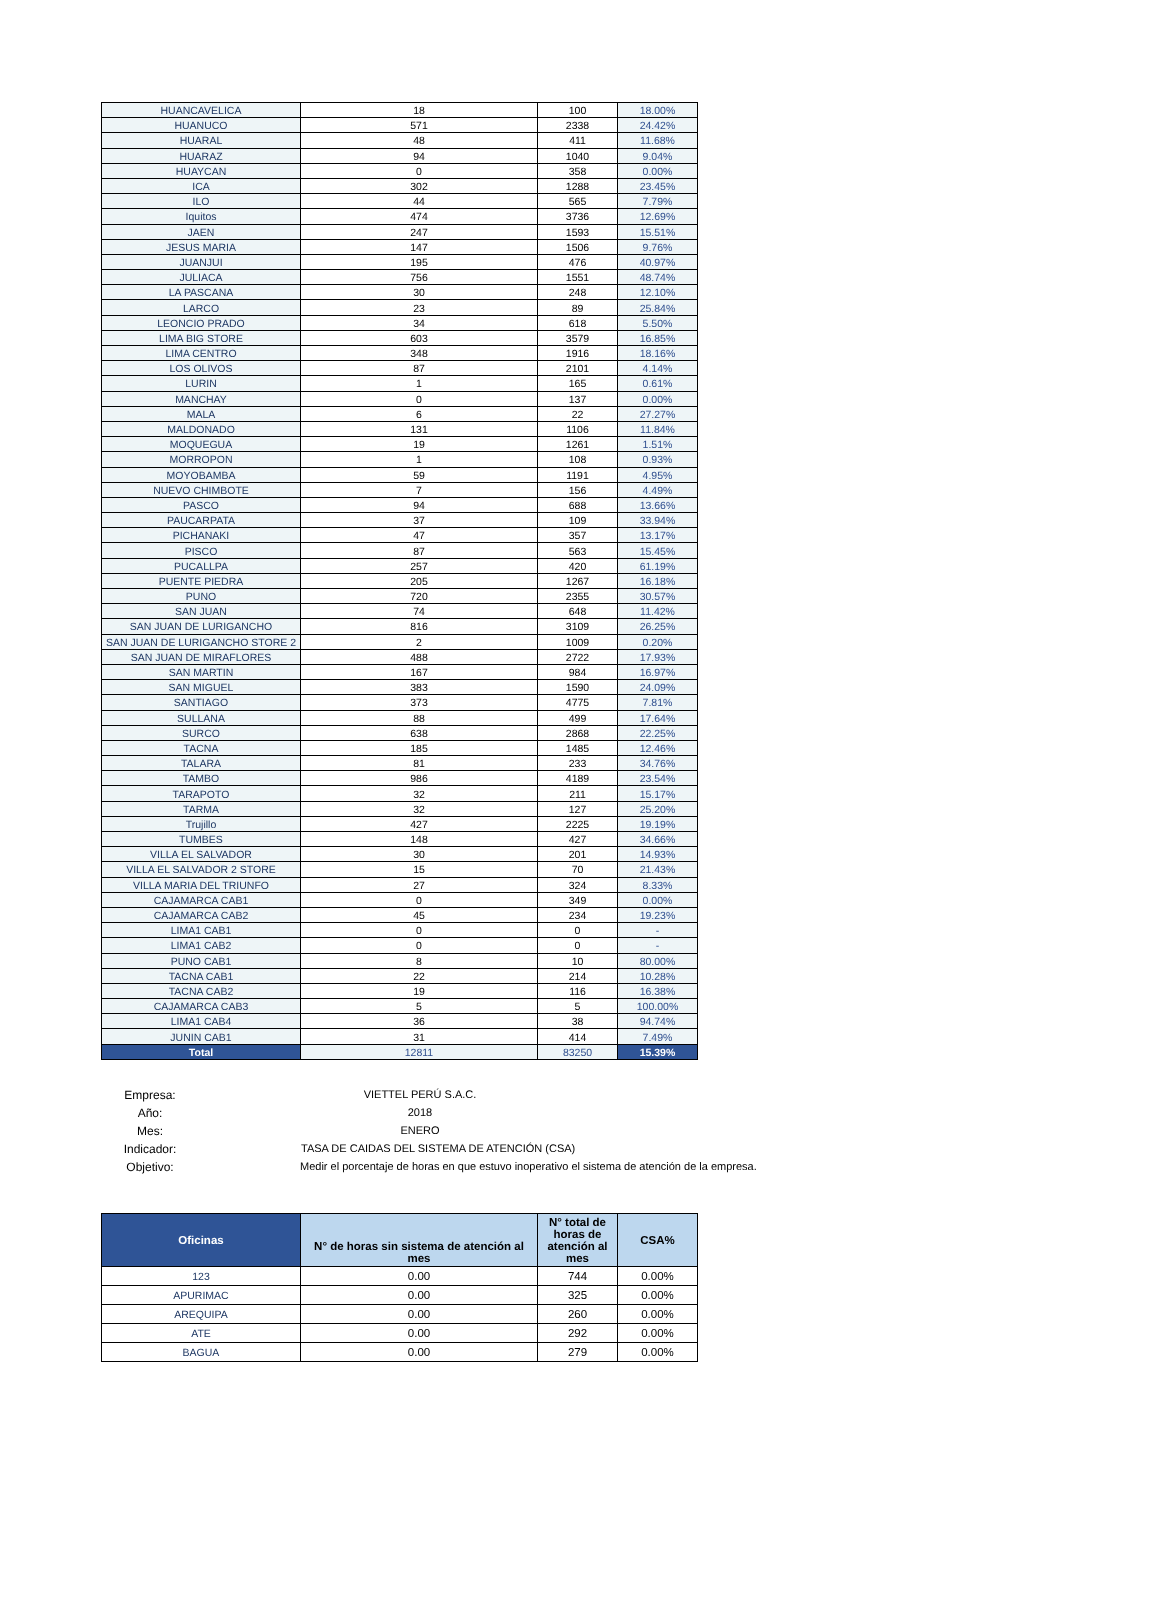| HUANCAVELICA | 18 | 100 | 18.00% |
| HUANUCO | 571 | 2338 | 24.42% |
| HUARAL | 48 | 411 | 11.68% |
| HUARAZ | 94 | 1040 | 9.04% |
| HUAYCAN | 0 | 358 | 0.00% |
| ICA | 302 | 1288 | 23.45% |
| ILO | 44 | 565 | 7.79% |
| Iquitos | 474 | 3736 | 12.69% |
| JAEN | 247 | 1593 | 15.51% |
| JESUS MARIA | 147 | 1506 | 9.76% |
| JUANJUI | 195 | 476 | 40.97% |
| JULIACA | 756 | 1551 | 48.74% |
| LA PASCANA | 30 | 248 | 12.10% |
| LARCO | 23 | 89 | 25.84% |
| LEONCIO PRADO | 34 | 618 | 5.50% |
| LIMA BIG STORE | 603 | 3579 | 16.85% |
| LIMA CENTRO | 348 | 1916 | 18.16% |
| LOS OLIVOS | 87 | 2101 | 4.14% |
| LURIN | 1 | 165 | 0.61% |
| MANCHAY | 0 | 137 | 0.00% |
| MALA | 6 | 22 | 27.27% |
| MALDONADO | 131 | 1106 | 11.84% |
| MOQUEGUA | 19 | 1261 | 1.51% |
| MORROPON | 1 | 108 | 0.93% |
| MOYOBAMBA | 59 | 1191 | 4.95% |
| NUEVO CHIMBOTE | 7 | 156 | 4.49% |
| PASCO | 94 | 688 | 13.66% |
| PAUCARPATA | 37 | 109 | 33.94% |
| PICHANAKI | 47 | 357 | 13.17% |
| PISCO | 87 | 563 | 15.45% |
| PUCALLPA | 257 | 420 | 61.19% |
| PUENTE PIEDRA | 205 | 1267 | 16.18% |
| PUNO | 720 | 2355 | 30.57% |
| SAN JUAN | 74 | 648 | 11.42% |
| SAN JUAN DE LURIGANCHO | 816 | 3109 | 26.25% |
| SAN JUAN DE LURIGANCHO STORE 2 | 2 | 1009 | 0.20% |
| SAN JUAN DE MIRAFLORES | 488 | 2722 | 17.93% |
| SAN MARTIN | 167 | 984 | 16.97% |
| SAN MIGUEL | 383 | 1590 | 24.09% |
| SANTIAGO | 373 | 4775 | 7.81% |
| SULLANA | 88 | 499 | 17.64% |
| SURCO | 638 | 2868 | 22.25% |
| TACNA | 185 | 1485 | 12.46% |
| TALARA | 81 | 233 | 34.76% |
| TAMBO | 986 | 4189 | 23.54% |
| TARAPOTO | 32 | 211 | 15.17% |
| TARMA | 32 | 127 | 25.20% |
| Trujillo | 427 | 2225 | 19.19% |
| TUMBES | 148 | 427 | 34.66% |
| VILLA EL SALVADOR | 30 | 201 | 14.93% |
| VILLA EL SALVADOR 2 STORE | 15 | 70 | 21.43% |
| VILLA MARIA DEL TRIUNFO | 27 | 324 | 8.33% |
| CAJAMARCA CAB1 | 0 | 349 | 0.00% |
| CAJAMARCA CAB2 | 45 | 234 | 19.23% |
| LIMA1 CAB1 | 0 | 0 | - |
| LIMA1 CAB2 | 0 | 0 | - |
| PUNO CAB1 | 8 | 10 | 80.00% |
| TACNA CAB1 | 22 | 214 | 10.28% |
| TACNA CAB2 | 19 | 116 | 16.38% |
| CAJAMARCA CAB3 | 5 | 5 | 100.00% |
| LIMA1 CAB4 | 36 | 38 | 94.74% |
| JUNIN CAB1 | 31 | 414 | 7.49% |
| Total | 12811 | 83250 | 15.39% |
Empresa: VIETTEL PERÚ S.A.C.
Año: 2018
Mes: ENERO
Indicador: TASA DE CAIDAS DEL SISTEMA DE ATENCIÓN (CSA)
Objetivo: Medir el porcentaje de horas en que estuvo inoperativo el sistema de atención de la empresa.
| Oficinas | N° de horas sin sistema de atención al mes | N° total de horas de atención al mes | CSA% |
| --- | --- | --- | --- |
| 123 | 0.00 | 744 | 0.00% |
| APURIMAC | 0.00 | 325 | 0.00% |
| AREQUIPA | 0.00 | 260 | 0.00% |
| ATE | 0.00 | 292 | 0.00% |
| BAGUA | 0.00 | 279 | 0.00% |